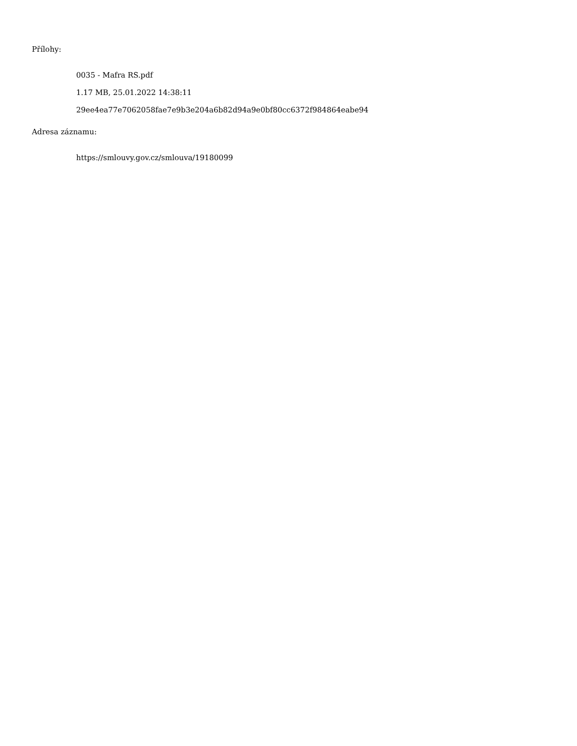Přílohy:
0035 - Mafra RS.pdf
1.17 MB, 25.01.2022 14:38:11
29ee4ea77e7062058fae7e9b3e204a6b82d94a9e0bf80cc6372f984864eabe94
Adresa záznamu:
https://smlouvy.gov.cz/smlouva/19180099